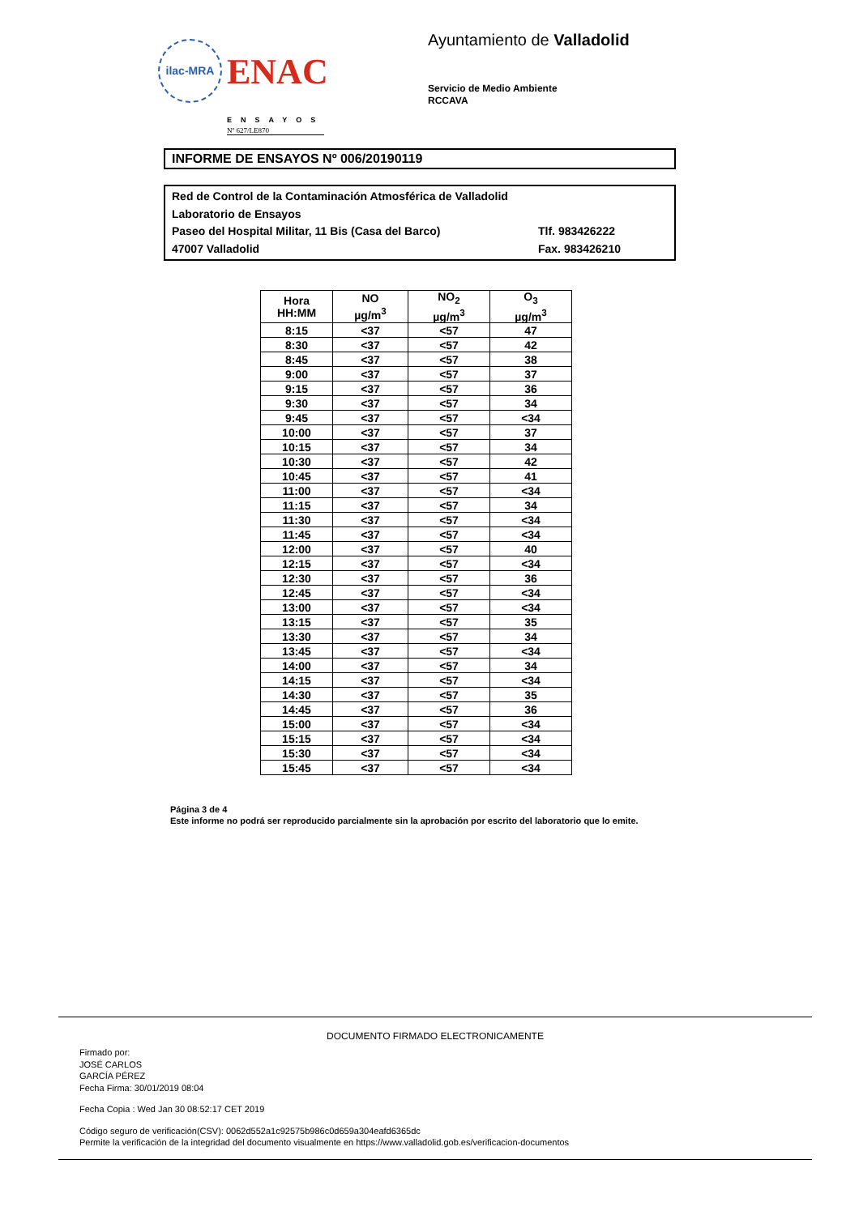ilac-MRA
ENAC
ENSAYOS
Nº 627/LE870
Ayuntamiento de Valladolid
Servicio de Medio Ambiente
RCCAVA
INFORME DE ENSAYOS Nº 006/20190119
Red de Control de la Contaminación Atmosférica de Valladolid
Laboratorio de Ensayos
Paseo del Hospital Militar, 11 Bis (Casa del Barco) Tlf. 983426222
47007 Valladolid Fax. 983426210
| Hora HH:MM | NO µg/m<sup>3</sup> | NO<sub>2</sub> µg/m<sup>3</sup> | O<sub>3</sub> µg/m<sup>3</sup> |
| --- | --- | --- | --- |
| 8:15 | <37 | <57 | 47 |
| 8:30 | <37 | <57 | 42 |
| 8:45 | <37 | <57 | 38 |
| 9:00 | <37 | <57 | 37 |
| 9:15 | <37 | <57 | 36 |
| 9:30 | <37 | <57 | 34 |
| 9:45 | <37 | <57 | <34 |
| 10:00 | <37 | <57 | 37 |
| 10:15 | <37 | <57 | 34 |
| 10:30 | <37 | <57 | 42 |
| 10:45 | <37 | <57 | 41 |
| 11:00 | <37 | <57 | <34 |
| 11:15 | <37 | <57 | 34 |
| 11:30 | <37 | <57 | <34 |
| 11:45 | <37 | <57 | <34 |
| 12:00 | <37 | <57 | 40 |
| 12:15 | <37 | <57 | <34 |
| 12:30 | <37 | <57 | 36 |
| 12:45 | <37 | <57 | <34 |
| 13:00 | <37 | <57 | <34 |
| 13:15 | <37 | <57 | 35 |
| 13:30 | <37 | <57 | 34 |
| 13:45 | <37 | <57 | <34 |
| 14:00 | <37 | <57 | 34 |
| 14:15 | <37 | <57 | <34 |
| 14:30 | <37 | <57 | 35 |
| 14:45 | <37 | <57 | 36 |
| 15:00 | <37 | <57 | <34 |
| 15:15 | <37 | <57 | <34 |
| 15:30 | <37 | <57 | <34 |
| 15:45 | <37 | <57 | <34 |
Página 3 de 4
Este informe no podrá ser reproducido parcialmente sin la aprobación por escrito del laboratorio que lo emite.
DOCUMENTO FIRMADO ELECTRONICAMENTE
Firmado por:
JOSÉ CARLOS
GARCÍA PÉREZ
Fecha Firma: 30/01/2019 08:04
Fecha Copia : Wed Jan 30 08:52:17 CET 2019
Código seguro de verificación(CSV): 0062d552a1c92575b986c0d659a304eafd6365dc
Permite la verificación de la integridad del documento visualmente en https://www.valladolid.gob.es/verificacion-documentos